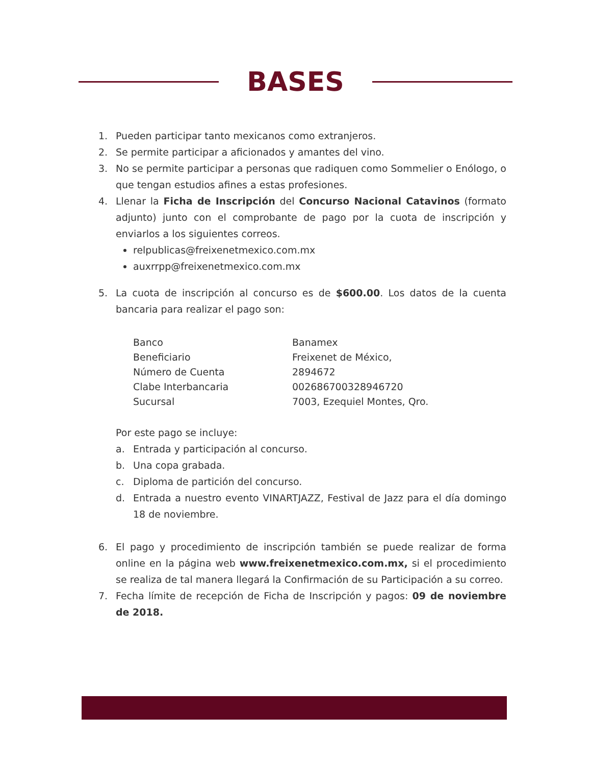BASES
1. Pueden participar tanto mexicanos como extranjeros.
2. Se permite participar a aficionados y amantes del vino.
3. No se permite participar a personas que radiquen como Sommelier o Enólogo, o que tengan estudios afines a estas profesiones.
4. Llenar la Ficha de Inscripción del Concurso Nacional Catavinos (formato adjunto) junto con el comprobante de pago por la cuota de inscripción y enviarlos a los siguientes correos.
relpublicas@freixenetmexico.com.mx
auxrrpp@freixenetmexico.com.mx
5. La cuota de inscripción al concurso es de $600.00. Los datos de la cuenta bancaria para realizar el pago son:
| Banco | Banamex |
| Beneficiario | Freixenet de México, |
| Número de Cuenta | 2894672 |
| Clabe Interbancaria | 002686700328946720 |
| Sucursal | 7003, Ezequiel Montes, Qro. |
Por este pago se incluye:
a. Entrada y participación al concurso.
b. Una copa grabada.
c. Diploma de partición del concurso.
d. Entrada a nuestro evento VINARTJAZZ, Festival de Jazz para el día domingo 18 de noviembre.
6. El pago y procedimiento de inscripción también se puede realizar de forma online en la página web www.freixenetmexico.com.mx, si el procedimiento se realiza de tal manera llegará la Confirmación de su Participación a su correo.
7. Fecha límite de recepción de Ficha de Inscripción y pagos: 09 de noviembre de 2018.